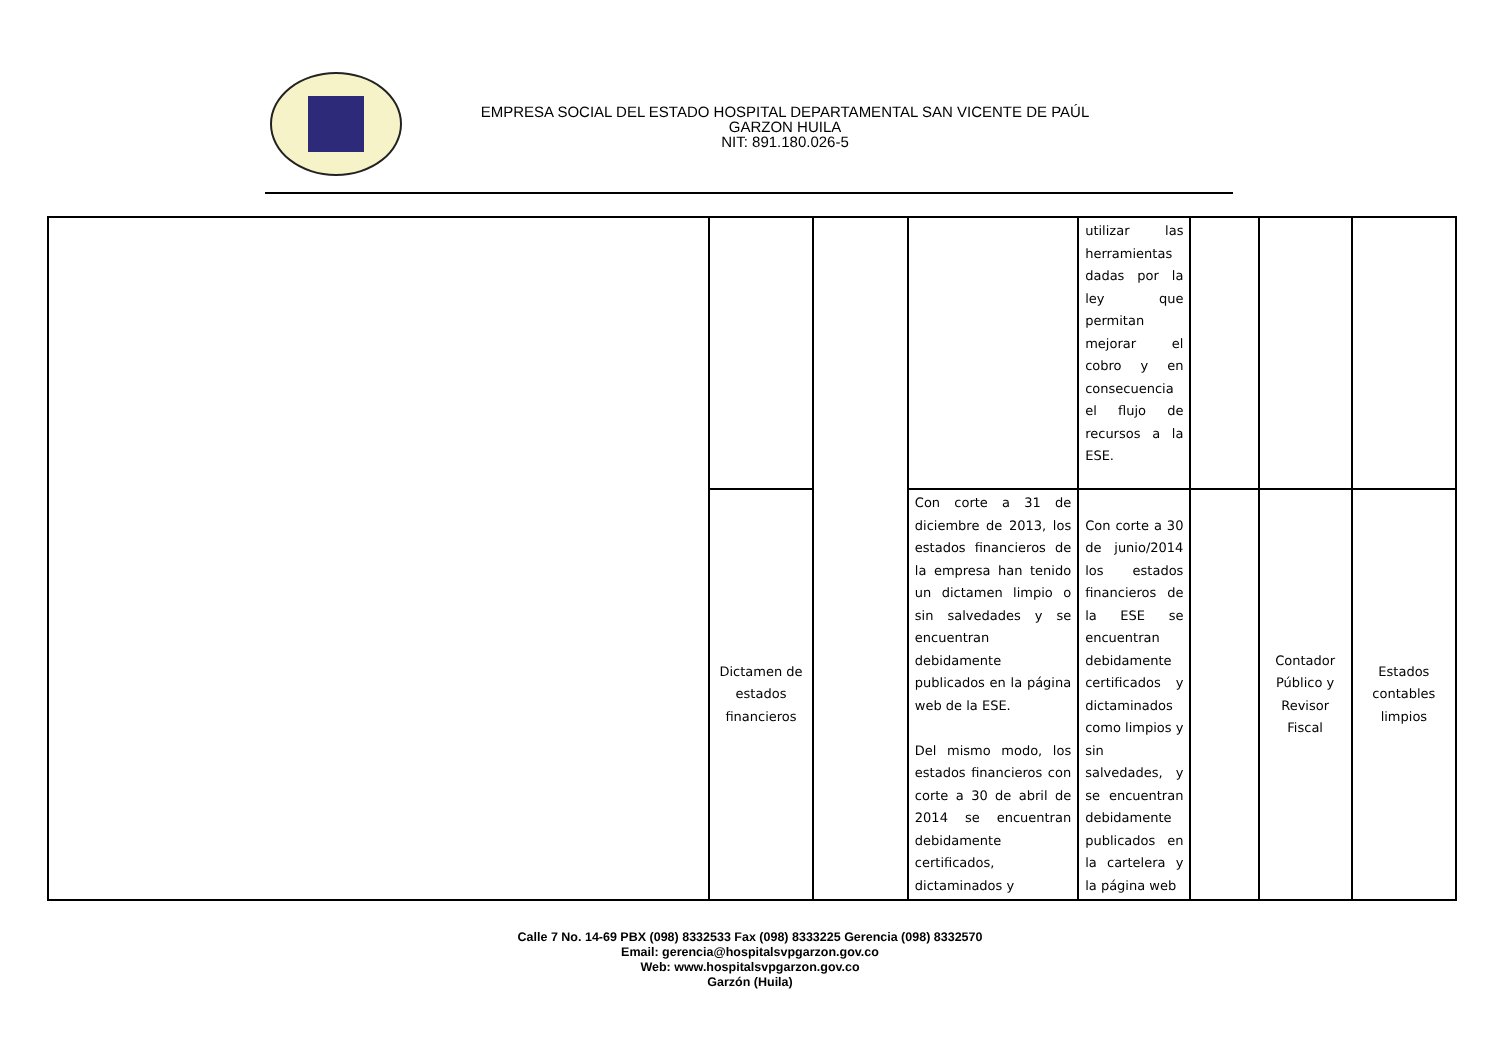EMPRESA SOCIAL DEL ESTADO HOSPITAL DEPARTAMENTAL SAN VICENTE DE PAÚL
GARZON HUILA
NIT: 891.180.026-5
| | | | | utilizar las herramientas dadas por la ley que permitan mejorar el cobro y en consecuencia el flujo de recursos a la ESE. | | | |
| | Dictamen de estados financieros | | Con corte a 31 de diciembre de 2013, los estados financieros de la empresa han tenido un dictamen limpio o sin salvedades y se encuentran debidamente publicados en la página web de la ESE. Del mismo modo, los estados financieros con corte a 30 de abril de 2014 se encuentran debidamente certificados, dictaminados y | Con corte a 30 de junio/2014 los estados financieros de la ESE se encuentran debidamente certificados y dictaminados como limpios y sin salvedades, y se encuentran debidamente publicados en la cartelera y la página web | | Contador Público y Revisor Fiscal | Estados contables limpios |
Calle 7 No. 14-69 PBX (098) 8332533 Fax (098) 8333225 Gerencia (098) 8332570
Email: gerencia@hospitalsvpgarzon.gov.co
Web: www.hospitalsvpgarzon.gov.co
Garzón (Huila)